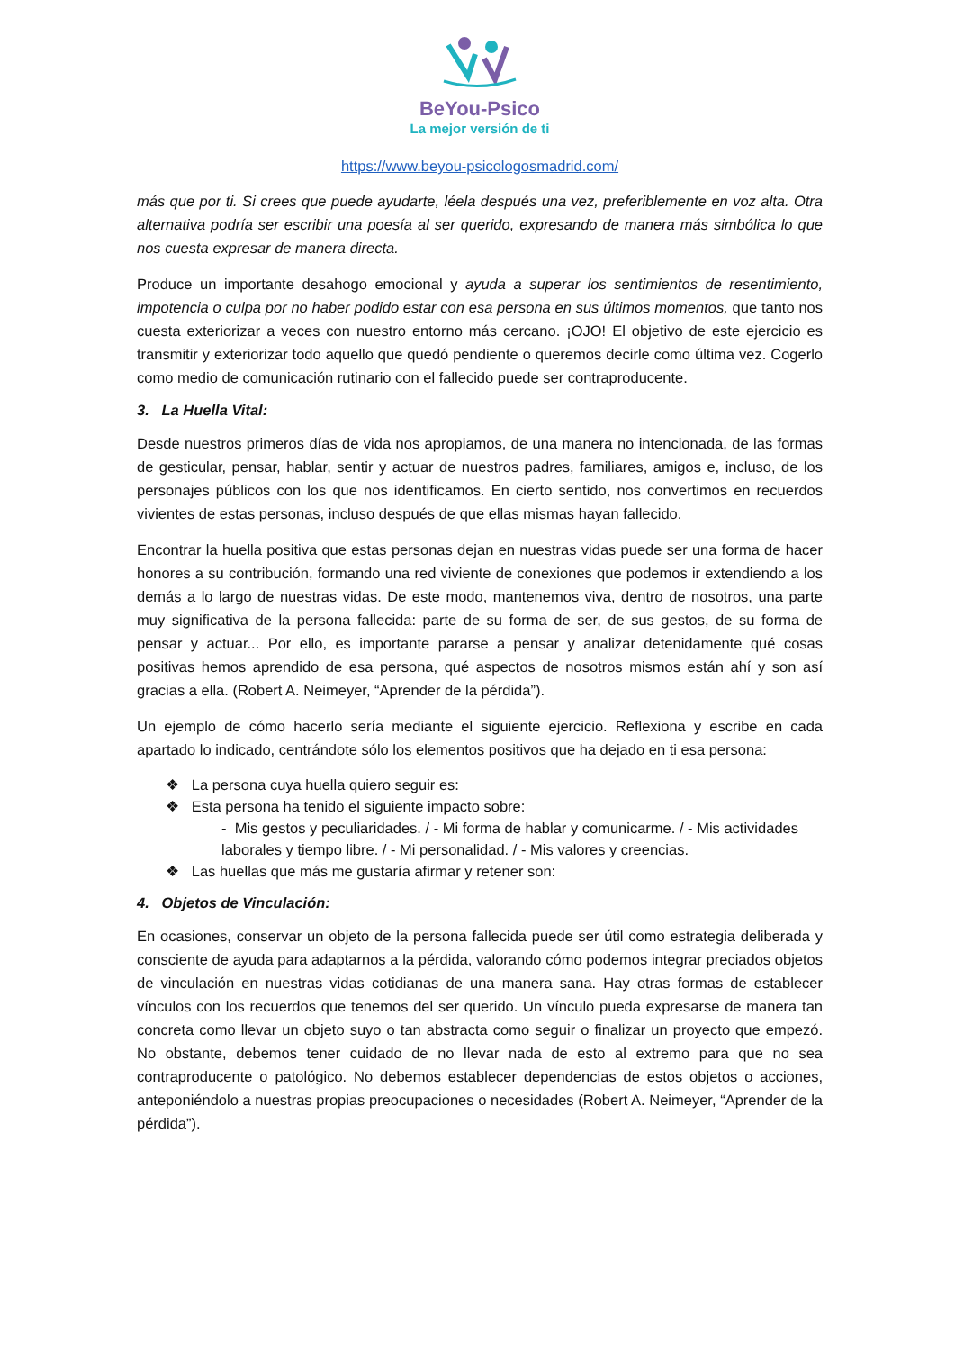BeYou-Psico
La mejor versión de ti
https://www.beyou-psicologosmadrid.com/
más que por ti. Si crees que puede ayudarte, léela después una vez, preferiblemente en voz alta. Otra alternativa podría ser escribir una poesía al ser querido, expresando de manera más simbólica lo que nos cuesta expresar de manera directa.
Produce un importante desahogo emocional y ayuda a superar los sentimientos de resentimiento, impotencia o culpa por no haber podido estar con esa persona en sus últimos momentos, que tanto nos cuesta exteriorizar a veces con nuestro entorno más cercano. ¡OJO! El objetivo de este ejercicio es transmitir y exteriorizar todo aquello que quedó pendiente o queremos decirle como última vez. Cogerlo como medio de comunicación rutinario con el fallecido puede ser contraproducente.
3. La Huella Vital:
Desde nuestros primeros días de vida nos apropiamos, de una manera no intencionada, de las formas de gesticular, pensar, hablar, sentir y actuar de nuestros padres, familiares, amigos e, incluso, de los personajes públicos con los que nos identificamos. En cierto sentido, nos convertimos en recuerdos vivientes de estas personas, incluso después de que ellas mismas hayan fallecido.
Encontrar la huella positiva que estas personas dejan en nuestras vidas puede ser una forma de hacer honores a su contribución, formando una red viviente de conexiones que podemos ir extendiendo a los demás a lo largo de nuestras vidas. De este modo, mantenemos viva, dentro de nosotros, una parte muy significativa de la persona fallecida: parte de su forma de ser, de sus gestos, de su forma de pensar y actuar... Por ello, es importante pararse a pensar y analizar detenidamente qué cosas positivas hemos aprendido de esa persona, qué aspectos de nosotros mismos están ahí y son así gracias a ella. (Robert A. Neimeyer, “Aprender de la pérdida”).
Un ejemplo de cómo hacerlo sería mediante el siguiente ejercicio. Reflexiona y escribe en cada apartado lo indicado, centrándote sólo los elementos positivos que ha dejado en ti esa persona:
❖ La persona cuya huella quiero seguir es:
❖ Esta persona ha tenido el siguiente impacto sobre:
- Mis gestos y peculiaridades. / - Mi forma de hablar y comunicarme. / - Mis actividades laborales y tiempo libre. / - Mi personalidad. / - Mis valores y creencias.
❖ Las huellas que más me gustaría afirmar y retener son:
4. Objetos de Vinculación:
En ocasiones, conservar un objeto de la persona fallecida puede ser útil como estrategia deliberada y consciente de ayuda para adaptarnos a la pérdida, valorando cómo podemos integrar preciados objetos de vinculación en nuestras vidas cotidianas de una manera sana. Hay otras formas de establecer vínculos con los recuerdos que tenemos del ser querido. Un vínculo pueda expresarse de manera tan concreta como llevar un objeto suyo o tan abstracta como seguir o finalizar un proyecto que empezó. No obstante, debemos tener cuidado de no llevar nada de esto al extremo para que no sea contraproducente o patológico. No debemos establecer dependencias de estos objetos o acciones, anteponiéndolo a nuestras propias preocupaciones o necesidades (Robert A. Neimeyer, “Aprender de la pérdida”).